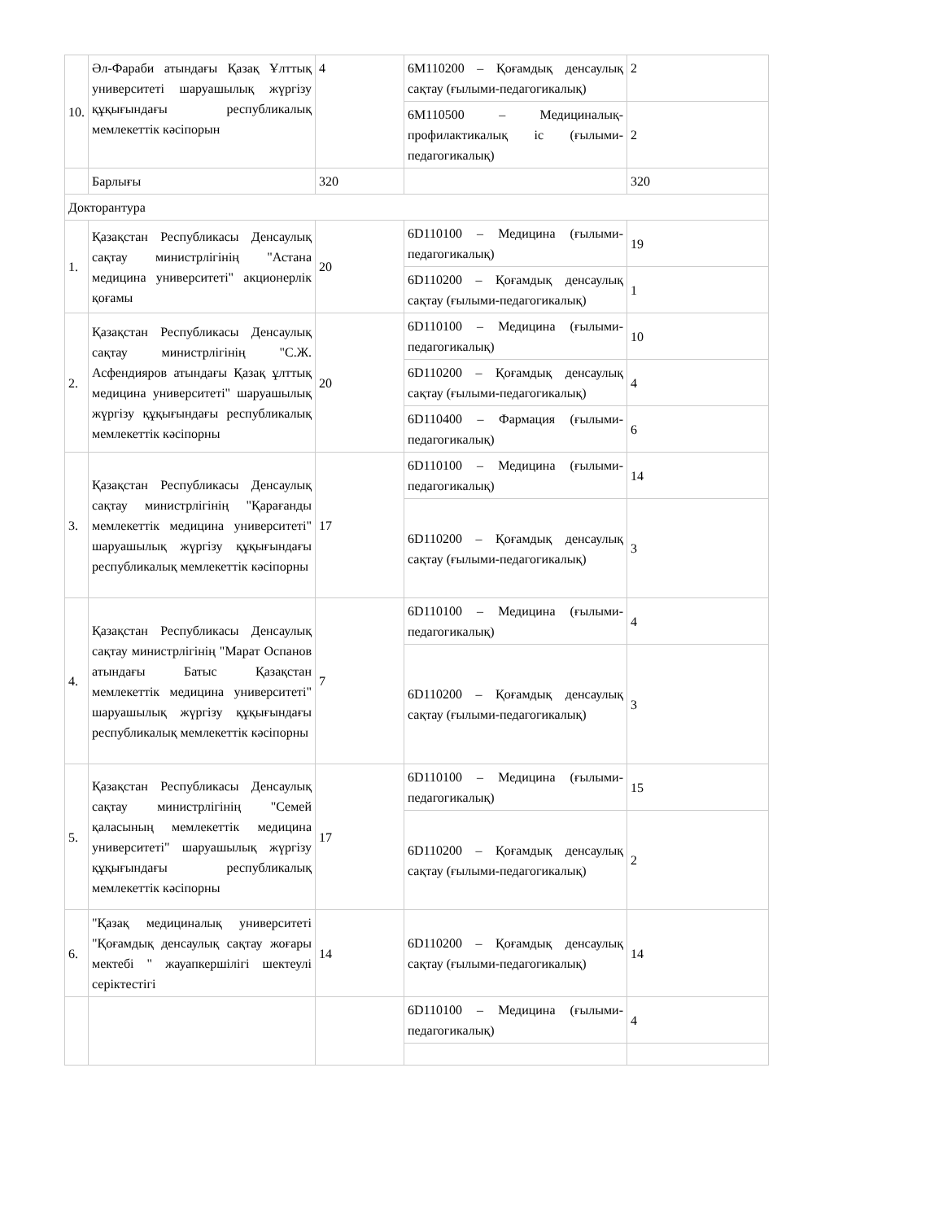| 10. | Әл-Фараби атындағы Қазақ Ұлттық университеті шаруашылық жүргізу құқығындағы республикалық мемлекеттік кәсіпорын | 4 | 6M110200 – Қоғамдық денсаулық сақтау (ғылыми-педагогикалық) | 2 |
| | | | 6M110500 – Медициналық-профилактикалық іс (ғылыми-педагогикалық) | 2 |
| | Барлығы | 320 | | 320 |
| Докторантура | | | | |
| 1. | Қазақстан Республикасы Денсаулық сақтау министрлігінің "Астана медицина университеті" акционерлік қоғамы | 20 | 6D110100 – Медицина (ғылыми-педагогикалық) | 19 |
| | | | 6D110200 – Қоғамдық денсаулық сақтау (ғылыми-педагогикалық) | 1 |
| 2. | Қазақстан Республикасы Денсаулық сақтау министрлігінің "С.Ж. Асфендияров атындағы Қазақ ұлттық медицина университеті" шаруашылық жүргізу құқығындағы республикалық мемлекеттік кәсіпорны | 20 | 6D110100 – Медицина (ғылыми-педагогикалық) | 10 |
| | | | 6D110200 – Қоғамдық денсаулық сақтау (ғылыми-педагогикалық) | 4 |
| | | | 6D110400 – Фармация (ғылыми-педагогикалық) | 6 |
| 3. | Қазақстан Республикасы Денсаулық сақтау министрлігінің "Қарағанды мемлекеттік медицина университеті" шаруашылық жүргізу құқығындағы республикалық мемлекеттік кәсіпорны | 17 | 6D110100 – Медицина (ғылыми-педагогикалық) | 14 |
| | | | 6D110200 – Қоғамдық денсаулық сақтау (ғылыми-педагогикалық) | 3 |
| 4. | Қазақстан Республикасы Денсаулық сақтау министрлігінің "Марат Оспанов атындағы Батыс Қазақстан мемлекеттік медицина университеті" шаруашылық жүргізу құқығындағы республикалық мемлекеттік кәсіпорны | 7 | 6D110100 – Медицина (ғылыми-педагогикалық) | 4 |
| | | | 6D110200 – Қоғамдық денсаулық сақтау (ғылыми-педагогикалық) | 3 |
| 5. | Қазақстан Республикасы Денсаулық сақтау министрлігінің "Семей қаласының мемлекеттік медицина университеті" шаруашылық жүргізу құқығындағы республикалық мемлекеттік кәсіпорны | 17 | 6D110100 – Медицина (ғылыми-педагогикалық) | 15 |
| | | | 6D110200 – Қоғамдық денсаулық сақтау (ғылыми-педагогикалық) | 2 |
| 6. | "Қазақ медициналық университеті "Қоғамдық денсаулық сақтау жоғары мектебі " жауапкершілігі шектеулі серіктестігі | 14 | 6D110200 – Қоғамдық денсаулық сақтау (ғылыми-педагогикалық) | 14 |
| | | | 6D110100 – Медицина (ғылыми-педагогикалық) | 4 |